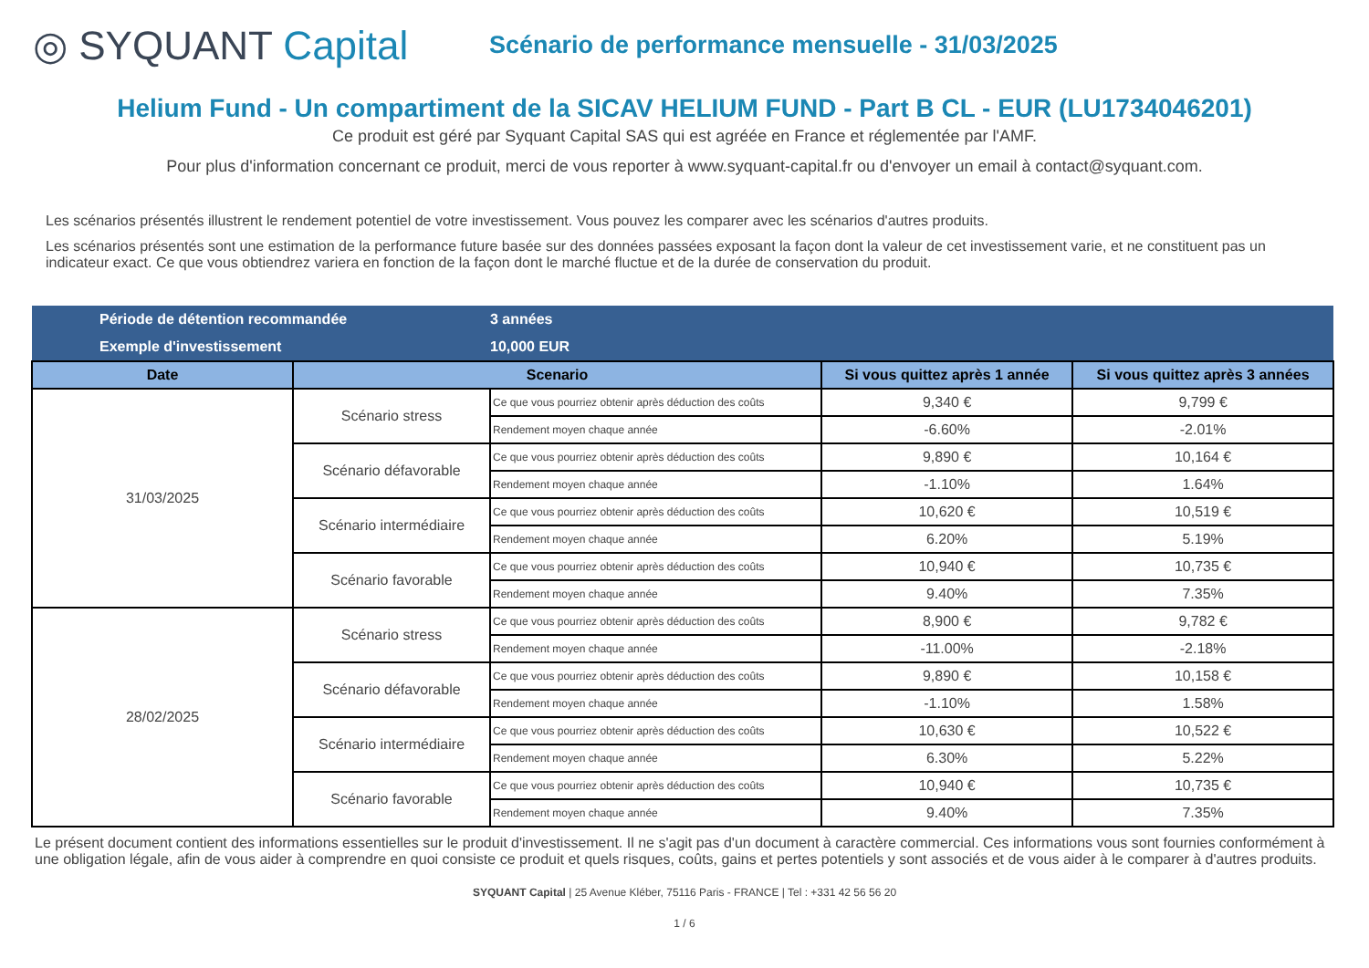◎ SYQUANT Capital
Scénario de performance mensuelle - 31/03/2025
Helium Fund - Un compartiment de la SICAV HELIUM FUND - Part B CL - EUR (LU1734046201)
Ce produit est géré par Syquant Capital SAS qui est agréée en France et réglementée par l'AMF.
Pour plus d'information concernant ce produit, merci de vous reporter à www.syquant-capital.fr ou d'envoyer un email à contact@syquant.com.
Les scénarios présentés illustrent le rendement potentiel de votre investissement. Vous pouvez les comparer avec les scénarios d'autres produits.
Les scénarios présentés sont une estimation de la performance future basée sur des données passées exposant la façon dont la valeur de cet investissement varie, et ne constituent pas un indicateur exact. Ce que vous obtiendrez variera en fonction de la façon dont le marché fluctue et de la durée de conservation du produit.
| Période de détention recommandée | | 3 années | | |
| Exemple d'investissement | | 10,000 EUR | | |
| Date | Scenario | | Si vous quittez après 1 année | Si vous quittez après 3 années |
| 31/03/2025 | Scénario stress | Ce que vous pourriez obtenir après déduction des coûts | 9,340 € | 9,799 € |
| | | Rendement moyen chaque année | -6.60% | -2.01% |
| | Scénario défavorable | Ce que vous pourriez obtenir après déduction des coûts | 9,890 € | 10,164 € |
| | | Rendement moyen chaque année | -1.10% | 1.64% |
| | Scénario intermédiaire | Ce que vous pourriez obtenir après déduction des coûts | 10,620 € | 10,519 € |
| | | Rendement moyen chaque année | 6.20% | 5.19% |
| | Scénario favorable | Ce que vous pourriez obtenir après déduction des coûts | 10,940 € | 10,735 € |
| | | Rendement moyen chaque année | 9.40% | 7.35% |
| 28/02/2025 | Scénario stress | Ce que vous pourriez obtenir après déduction des coûts | 8,900 € | 9,782 € |
| | | Rendement moyen chaque année | -11.00% | -2.18% |
| | Scénario défavorable | Ce que vous pourriez obtenir après déduction des coûts | 9,890 € | 10,158 € |
| | | Rendement moyen chaque année | -1.10% | 1.58% |
| | Scénario intermédiaire | Ce que vous pourriez obtenir après déduction des coûts | 10,630 € | 10,522 € |
| | | Rendement moyen chaque année | 6.30% | 5.22% |
| | Scénario favorable | Ce que vous pourriez obtenir après déduction des coûts | 10,940 € | 10,735 € |
| | | Rendement moyen chaque année | 9.40% | 7.35% |
Le présent document contient des informations essentielles sur le produit d'investissement. Il ne s'agit pas d'un document à caractère commercial. Ces informations vous sont fournies conformément à une obligation légale, afin de vous aider à comprendre en quoi consiste ce produit et quels risques, coûts, gains et pertes potentiels y sont associés et de vous aider à le comparer à d'autres produits.
SYQUANT Capital | 25 Avenue Kléber, 75116 Paris - FRANCE | Tel : +331 42 56 56 20
1 / 6